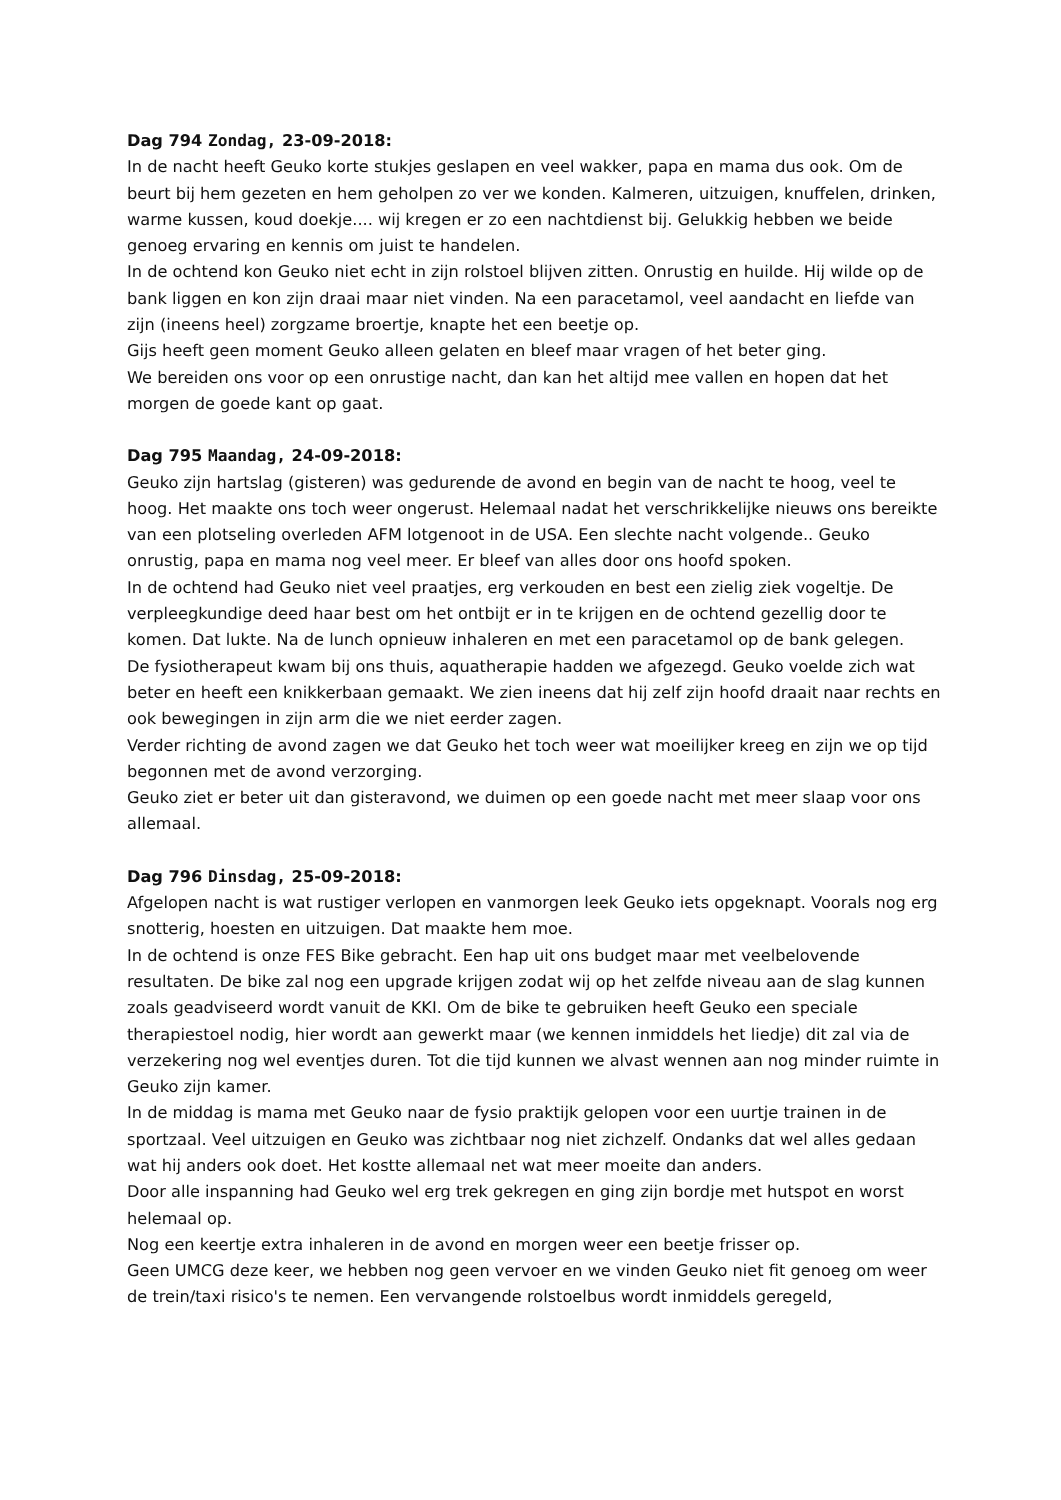Dag 794 Zondag, 23-09-2018:
In de nacht heeft Geuko korte stukjes geslapen en veel wakker, papa en mama dus ook. Om de beurt bij hem gezeten en hem geholpen zo ver we konden. Kalmeren, uitzuigen, knuffelen, drinken, warme kussen, koud doekje.... wij kregen er zo een nachtdienst bij. Gelukkig hebben we beide genoeg ervaring en kennis om juist te handelen.
In de ochtend kon Geuko niet echt in zijn rolstoel blijven zitten. Onrustig en huilde. Hij wilde op de bank liggen en kon zijn draai maar niet vinden. Na een paracetamol, veel aandacht en liefde van zijn (ineens heel) zorgzame broertje, knapte het een beetje op.
Gijs heeft geen moment Geuko alleen gelaten en bleef maar vragen of het beter ging.
We bereiden ons voor op een onrustige nacht, dan kan het altijd mee vallen en hopen dat het morgen de goede kant op gaat.
Dag 795 Maandag, 24-09-2018:
Geuko zijn hartslag (gisteren) was gedurende de avond en begin van de nacht te hoog, veel te hoog. Het maakte ons toch weer ongerust. Helemaal nadat het verschrikkelijke nieuws ons bereikte van een plotseling overleden AFM lotgenoot in de USA. Een slechte nacht volgende.. Geuko onrustig, papa en mama nog veel meer. Er bleef van alles door ons hoofd spoken.
In de ochtend had Geuko niet veel praatjes, erg verkouden en best een zielig ziek vogeltje. De verpleegkundige deed haar best om het ontbijt er in te krijgen en de ochtend gezellig door te komen. Dat lukte. Na de lunch opnieuw inhaleren en met een paracetamol op de bank gelegen.
De fysiotherapeut kwam bij ons thuis, aquatherapie hadden we afgezegd. Geuko voelde zich wat beter en heeft een knikkerbaan gemaakt. We zien ineens dat hij zelf zijn hoofd draait naar rechts en ook bewegingen in zijn arm die we niet eerder zagen.
Verder richting de avond zagen we dat Geuko het toch weer wat moeilijker kreeg en zijn we op tijd begonnen met de avond verzorging.
Geuko ziet er beter uit dan gisteravond, we duimen op een goede nacht met meer slaap voor ons allemaal.
Dag 796 Dinsdag, 25-09-2018:
Afgelopen nacht is wat rustiger verlopen en vanmorgen leek Geuko iets opgeknapt. Voorals nog erg snotterig, hoesten en uitzuigen. Dat maakte hem moe.
In de ochtend is onze FES Bike gebracht. Een hap uit ons budget maar met veelbelovende resultaten. De bike zal nog een upgrade krijgen zodat wij op het zelfde niveau aan de slag kunnen zoals geadviseerd wordt vanuit de KKI. Om de bike te gebruiken heeft Geuko een speciale therapiestoel nodig, hier wordt aan gewerkt maar (we kennen inmiddels het liedje) dit zal via de verzekering nog wel eventjes duren. Tot die tijd kunnen we alvast wennen aan nog minder ruimte in Geuko zijn kamer.
In de middag is mama met Geuko naar de fysio praktijk gelopen voor een uurtje trainen in de sportzaal. Veel uitzuigen en Geuko was zichtbaar nog niet zichzelf. Ondanks dat wel alles gedaan wat hij anders ook doet. Het kostte allemaal net wat meer moeite dan anders.
Door alle inspanning had Geuko wel erg trek gekregen en ging zijn bordje met hutspot en worst helemaal op.
Nog een keertje extra inhaleren in de avond en morgen weer een beetje frisser op.
Geen UMCG deze keer, we hebben nog geen vervoer en we vinden Geuko niet fit genoeg om weer de trein/taxi risico's te nemen. Een vervangende rolstoelbus wordt inmiddels geregeld,